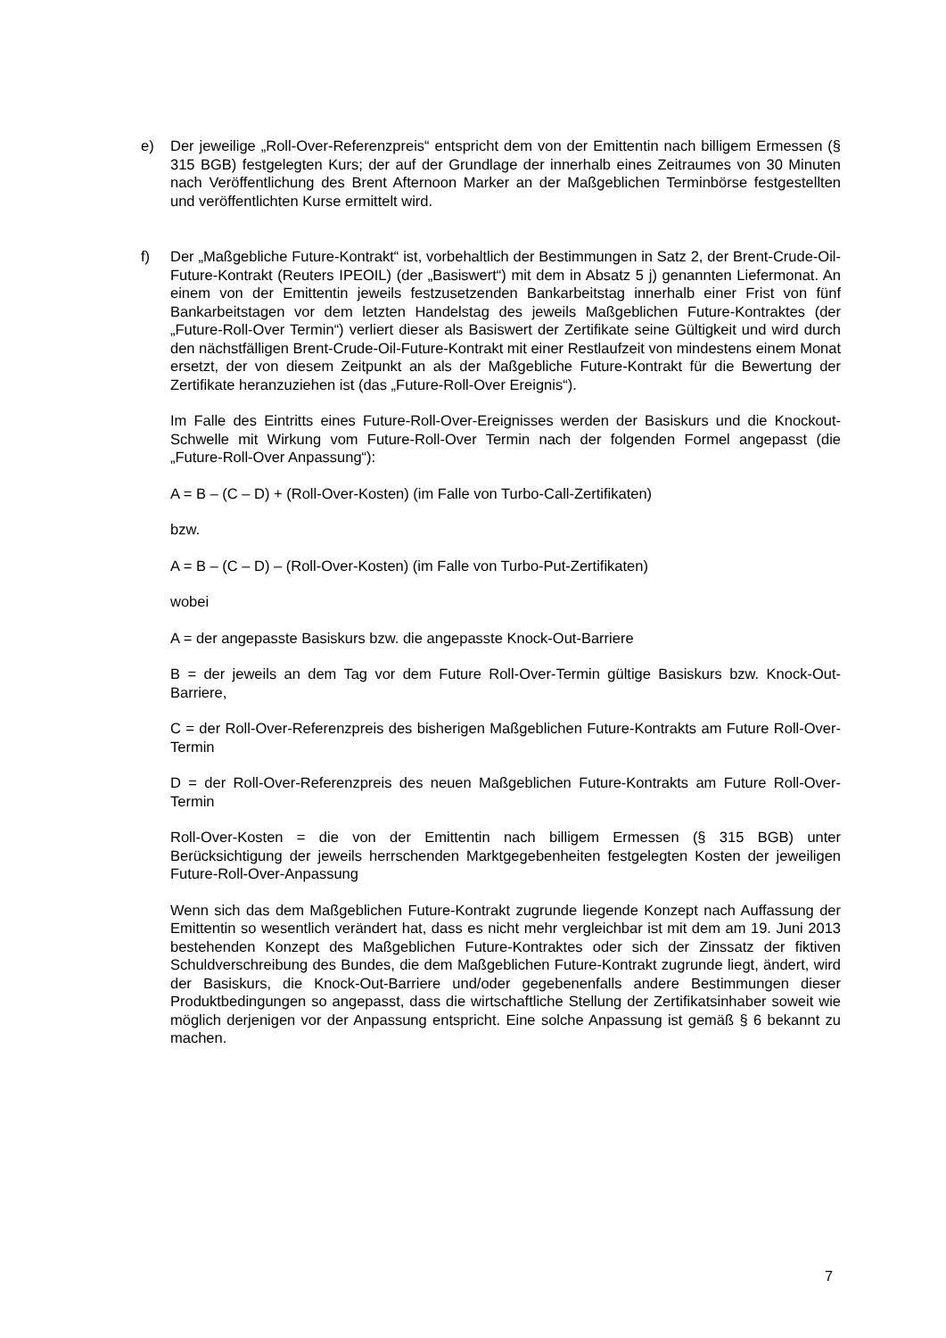e) Der jeweilige „Roll-Over-Referenzpreis“ entspricht dem von der Emittentin nach billigem Ermessen (§ 315 BGB) festgelegten Kurs; der auf der Grundlage der innerhalb eines Zeitraumes von 30 Minuten nach Veröffentlichung des Brent Afternoon Marker an der Maßgeblichen Terminbörse festgestellten und veröffentlichten Kurse ermittelt wird.
f) Der „Maßgebliche Future-Kontrakt“ ist, vorbehaltlich der Bestimmungen in Satz 2, der Brent-Crude-Oil-Future-Kontrakt (Reuters IPEOIL) (der „Basiswert“) mit dem in Absatz 5 j) genannten Liefermonat. An einem von der Emittentin jeweils festzusetzenden Bankarbeitstag innerhalb einer Frist von fünf Bankarbeitstagen vor dem letzten Handelstag des jeweils Maßgeblichen Future-Kontraktes (der „Future-Roll-Over Termin“) verliert dieser als Basiswert der Zertifikate seine Gültigkeit und wird durch den nächstfälligen Brent-Crude-Oil-Future-Kontrakt mit einer Restlaufzeit von mindestens einem Monat ersetzt, der von diesem Zeitpunkt an als der Maßgebliche Future-Kontrakt für die Bewertung der Zertifikate heranzuziehen ist (das „Future-Roll-Over Ereignis“).
Im Falle des Eintritts eines Future-Roll-Over-Ereignisses werden der Basiskurs und die Knockout-Schwelle mit Wirkung vom Future-Roll-Over Termin nach der folgenden Formel angepasst (die „Future-Roll-Over Anpassung“):
A = B – (C – D) + (Roll-Over-Kosten) (im Falle von Turbo-Call-Zertifikaten)
bzw.
A = B – (C – D) – (Roll-Over-Kosten) (im Falle von Turbo-Put-Zertifikaten)
wobei
A = der angepasste Basiskurs bzw. die angepasste Knock-Out-Barriere
B = der jeweils an dem Tag vor dem Future Roll-Over-Termin gültige Basiskurs bzw. Knock-Out-Barriere,
C = der Roll-Over-Referenzpreis des bisherigen Maßgeblichen Future-Kontrakts am Future Roll-Over-Termin
D = der Roll-Over-Referenzpreis des neuen Maßgeblichen Future-Kontrakts am Future Roll-Over-Termin
Roll-Over-Kosten = die von der Emittentin nach billigem Ermessen (§ 315 BGB) unter Berücksichtigung der jeweils herrschenden Marktgegebenheiten festgelegten Kosten der jeweiligen Future-Roll-Over-Anpassung
Wenn sich das dem Maßgeblichen Future-Kontrakt zugrunde liegende Konzept nach Auffassung der Emittentin so wesentlich verändert hat, dass es nicht mehr vergleichbar ist mit dem am 19. Juni 2013 bestehenden Konzept des Maßgeblichen Future-Kontraktes oder sich der Zinssatz der fiktiven Schuldverschreibung des Bundes, die dem Maßgeblichen Future-Kontrakt zugrunde liegt, ändert, wird der Basiskurs, die Knock-Out-Barriere und/oder gegebenenfalls andere Bestimmungen dieser Produktbedingungen so angepasst, dass die wirtschaftliche Stellung der Zertifikatsinhaber soweit wie möglich derjenigen vor der Anpassung entspricht. Eine solche Anpassung ist gemäß § 6 bekannt zu machen.
7